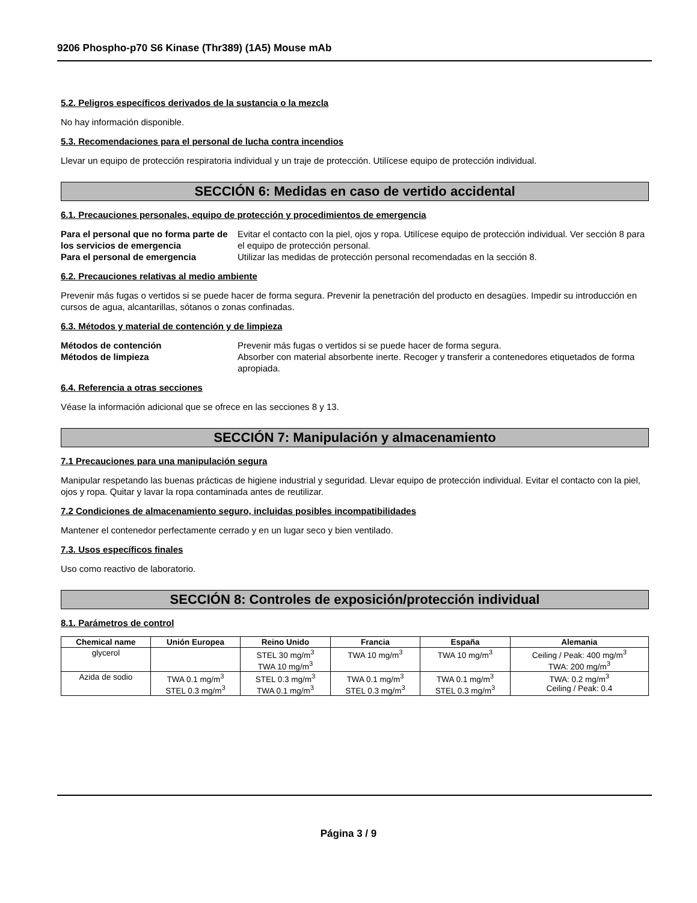9206 Phospho-p70 S6 Kinase (Thr389) (1A5) Mouse mAb
5.2. Peligros específicos derivados de la sustancia o la mezcla
No hay información disponible.
5.3. Recomendaciones para el personal de lucha contra incendios
Llevar un equipo de protección respiratoria individual y un traje de protección. Utilícese equipo de protección individual.
SECCIÓN 6: Medidas en caso de vertido accidental
6.1. Precauciones personales, equipo de protección y procedimientos de emergencia
Para el personal que no forma parte de los servicios de emergencia Evitar el contacto con la piel, ojos y ropa. Utilícese equipo de protección individual. Ver sección 8 para el equipo de protección personal. Para el personal de emergencia Utilizar las medidas de protección personal recomendadas en la sección 8.
6.2. Precauciones relativas al medio ambiente
Prevenir más fugas o vertidos si se puede hacer de forma segura. Prevenir la penetración del producto en desagües. Impedir su introducción en cursos de agua, alcantarillas, sótanos o zonas confinadas.
6.3. Métodos y material de contención y de limpieza
Métodos de contención Prevenir más fugas o vertidos si se puede hacer de forma segura. Métodos de limpieza Absorber con material absorbente inerte. Recoger y transferir a contenedores etiquetados de forma apropiada.
6.4. Referencia a otras secciones
Véase la información adicional que se ofrece en las secciones 8 y 13.
SECCIÓN 7: Manipulación y almacenamiento
7.1 Precauciones para una manipulación segura
Manipular respetando las buenas prácticas de higiene industrial y seguridad. Llevar equipo de protección individual. Evitar el contacto con la piel, ojos y ropa. Quitar y lavar la ropa contaminada antes de reutilizar.
7.2 Condiciones de almacenamiento seguro, incluidas posibles incompatibilidades
Mantener el contenedor perfectamente cerrado y en un lugar seco y bien ventilado.
7.3. Usos específicos finales
Uso como reactivo de laboratorio.
SECCIÓN 8: Controles de exposición/protección individual
8.1. Parámetros de control
| Chemical name | Unión Europea | Reino Unido | Francia | España | Alemania |
| --- | --- | --- | --- | --- | --- |
| glycerol | | STEL 30 mg/m<sup>3</sup> TWA 10 mg/m<sup>3</sup> | TWA 10 mg/m<sup>3</sup> | TWA 10 mg/m<sup>3</sup> | Ceiling / Peak: 400 mg/m<sup>3</sup> TWA: 200 mg/m<sup>3</sup> |
| Azida de sodio | TWA 0.1 mg/m<sup>3</sup> STEL 0.3 mg/m<sup>3</sup> | STEL 0.3 mg/m<sup>3</sup> TWA 0.1 mg/m<sup>3</sup> | TWA 0.1 mg/m<sup>3</sup> STEL 0.3 mg/m<sup>3</sup> | TWA 0.1 mg/m<sup>3</sup> STEL 0.3 mg/m<sup>3</sup> | TWA: 0.2 mg/m<sup>3</sup> Ceiling / Peak: 0.4 |
Página 3 / 9